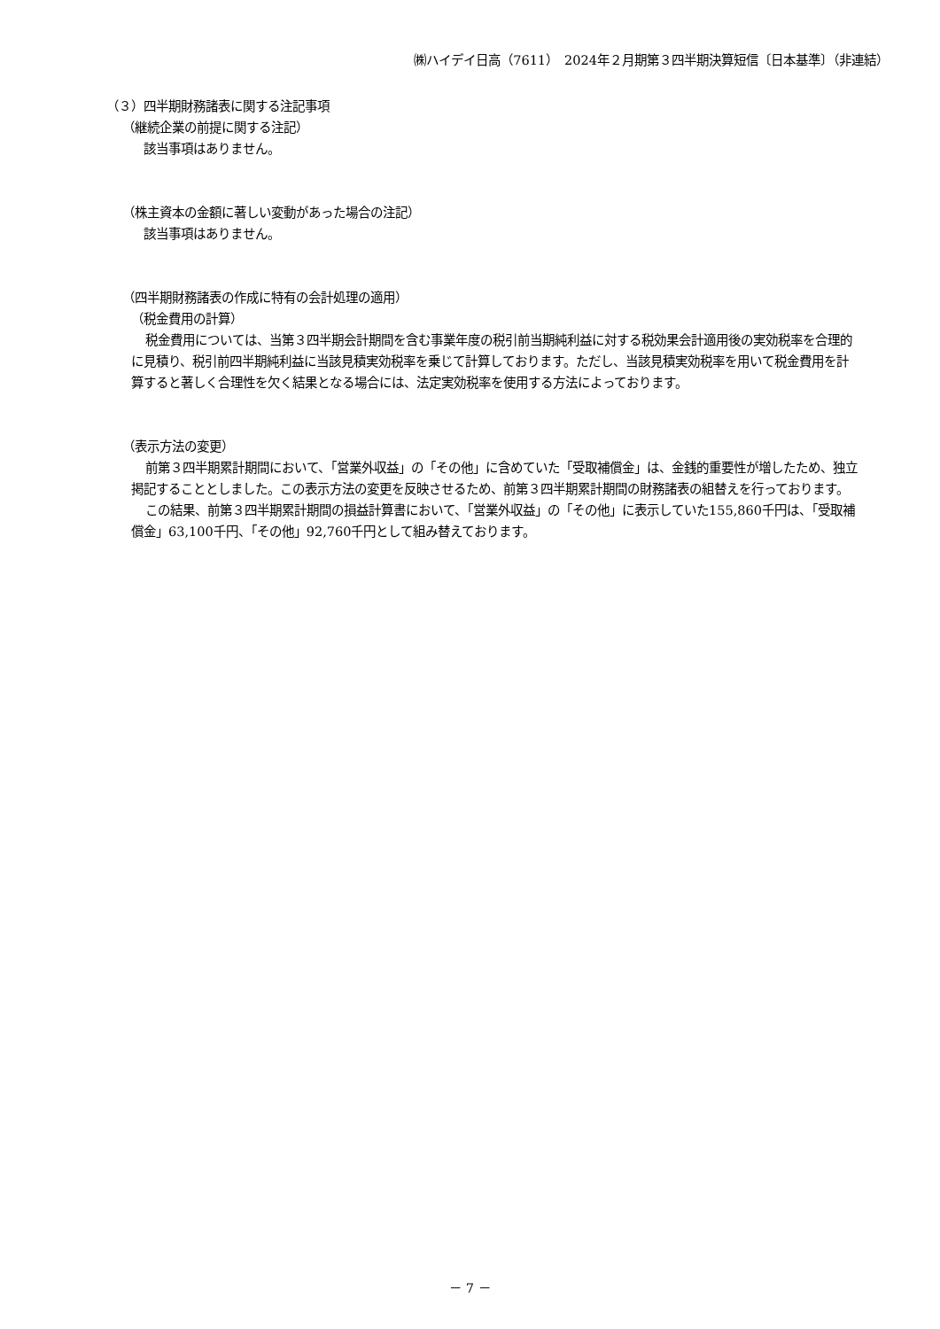㈱ハイデイ日高（7611）　2024年２月期第３四半期決算短信〔日本基準〕（非連結）
（３）四半期財務諸表に関する注記事項
（継続企業の前提に関する注記）
該当事項はありません。
（株主資本の金額に著しい変動があった場合の注記）
該当事項はありません。
（四半期財務諸表の作成に特有の会計処理の適用）
（税金費用の計算）
税金費用については、当第３四半期会計期間を含む事業年度の税引前当期純利益に対する税効果会計適用後の実効税率を合理的に見積り、税引前四半期純利益に当該見積実効税率を乗じて計算しております。ただし、当該見積実効税率を用いて税金費用を計算すると著しく合理性を欠く結果となる場合には、法定実効税率を使用する方法によっております。
（表示方法の変更）
前第３四半期累計期間において、「営業外収益」の「その他」に含めていた「受取補償金」は、金銭的重要性が増したため、独立掲記することとしました。この表示方法の変更を反映させるため、前第３四半期累計期間の財務諸表の組替えを行っております。
この結果、前第３四半期累計期間の損益計算書において、「営業外収益」の「その他」に表示していた155,860千円は、「受取補償金」63,100千円、「その他」92,760千円として組み替えております。
－ 7 －